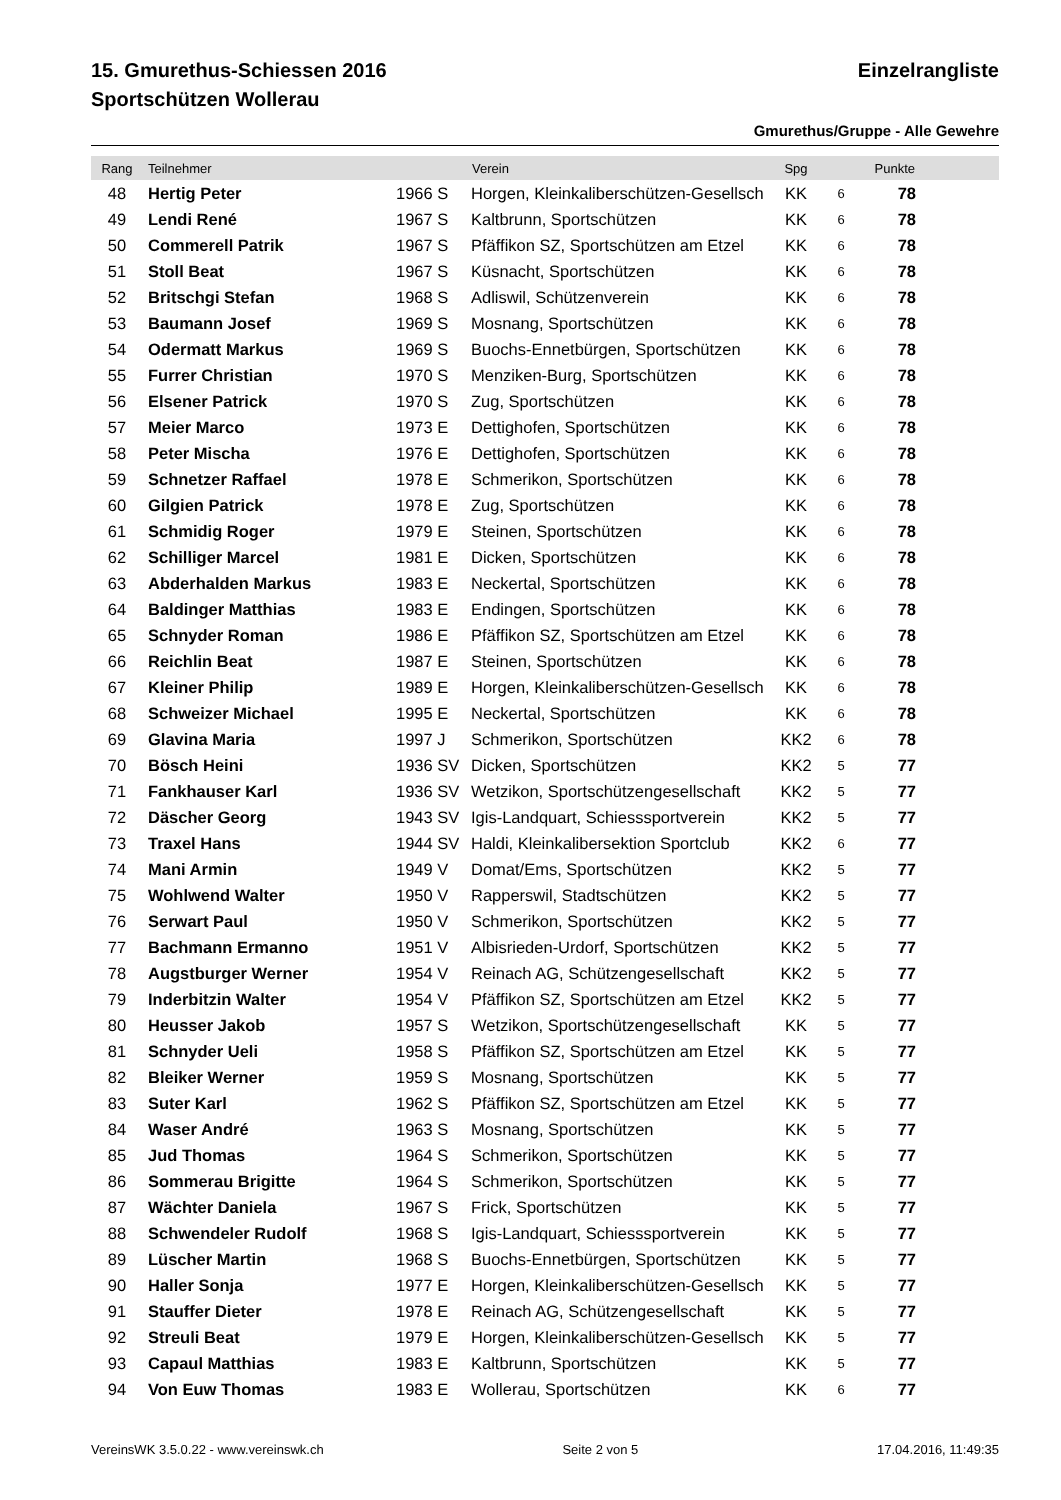15. Gmurethus-Schiessen 2016 Einzelrangliste
Sportschützen Wollerau
Gmurethus/Gruppe - Alle Gewehre
| Rang | Teilnehmer | | Verein | Spg | | Punkte | |
| --- | --- | --- | --- | --- | --- | --- | --- |
| 48 | Hertig Peter | 1966 S | Horgen, Kleinkaliberschützen-Gesellsch | KK | 6 | 78 | |
| 49 | Lendi René | 1967 S | Kaltbrunn, Sportschützen | KK | 6 | 78 | |
| 50 | Commerell Patrik | 1967 S | Pfäffikon SZ, Sportschützen am Etzel | KK | 6 | 78 | |
| 51 | Stoll Beat | 1967 S | Küsnacht, Sportschützen | KK | 6 | 78 | |
| 52 | Britschgi Stefan | 1968 S | Adliswil, Schützenverein | KK | 6 | 78 | |
| 53 | Baumann Josef | 1969 S | Mosnang, Sportschützen | KK | 6 | 78 | |
| 54 | Odermatt Markus | 1969 S | Buochs-Ennetbürgen, Sportschützen | KK | 6 | 78 | |
| 55 | Furrer Christian | 1970 S | Menziken-Burg, Sportschützen | KK | 6 | 78 | |
| 56 | Elsener Patrick | 1970 S | Zug, Sportschützen | KK | 6 | 78 | |
| 57 | Meier Marco | 1973 E | Dettighofen, Sportschützen | KK | 6 | 78 | |
| 58 | Peter Mischa | 1976 E | Dettighofen, Sportschützen | KK | 6 | 78 | |
| 59 | Schnetzer Raffael | 1978 E | Schmerikon, Sportschützen | KK | 6 | 78 | |
| 60 | Gilgien Patrick | 1978 E | Zug, Sportschützen | KK | 6 | 78 | |
| 61 | Schmidig Roger | 1979 E | Steinen, Sportschützen | KK | 6 | 78 | |
| 62 | Schilliger Marcel | 1981 E | Dicken, Sportschützen | KK | 6 | 78 | |
| 63 | Abderhalden Markus | 1983 E | Neckertal, Sportschützen | KK | 6 | 78 | |
| 64 | Baldinger Matthias | 1983 E | Endingen, Sportschützen | KK | 6 | 78 | |
| 65 | Schnyder Roman | 1986 E | Pfäffikon SZ, Sportschützen am Etzel | KK | 6 | 78 | |
| 66 | Reichlin Beat | 1987 E | Steinen, Sportschützen | KK | 6 | 78 | |
| 67 | Kleiner Philip | 1989 E | Horgen, Kleinkaliberschützen-Gesellsch | KK | 6 | 78 | |
| 68 | Schweizer Michael | 1995 E | Neckertal, Sportschützen | KK | 6 | 78 | |
| 69 | Glavina Maria | 1997 J | Schmerikon, Sportschützen | KK2 | 6 | 78 | |
| 70 | Bösch Heini | 1936 SV | Dicken, Sportschützen | KK2 | 5 | 77 | |
| 71 | Fankhauser Karl | 1936 SV | Wetzikon, Sportschützengesellschaft | KK2 | 5 | 77 | |
| 72 | Däscher Georg | 1943 SV | Igis-Landquart, Schiesssportverein | KK2 | 5 | 77 | |
| 73 | Traxel Hans | 1944 SV | Haldi, Kleinkalibersektion Sportclub | KK2 | 6 | 77 | |
| 74 | Mani Armin | 1949 V | Domat/Ems, Sportschützen | KK2 | 5 | 77 | |
| 75 | Wohlwend Walter | 1950 V | Rapperswil, Stadtschützen | KK2 | 5 | 77 | |
| 76 | Serwart Paul | 1950 V | Schmerikon, Sportschützen | KK2 | 5 | 77 | |
| 77 | Bachmann Ermanno | 1951 V | Albisrieden-Urdorf, Sportschützen | KK2 | 5 | 77 | |
| 78 | Augstburger Werner | 1954 V | Reinach AG, Schützengesellschaft | KK2 | 5 | 77 | |
| 79 | Inderbitzin Walter | 1954 V | Pfäffikon SZ, Sportschützen am Etzel | KK2 | 5 | 77 | |
| 80 | Heusser Jakob | 1957 S | Wetzikon, Sportschützengesellschaft | KK | 5 | 77 | |
| 81 | Schnyder Ueli | 1958 S | Pfäffikon SZ, Sportschützen am Etzel | KK | 5 | 77 | |
| 82 | Bleiker Werner | 1959 S | Mosnang, Sportschützen | KK | 5 | 77 | |
| 83 | Suter Karl | 1962 S | Pfäffikon SZ, Sportschützen am Etzel | KK | 5 | 77 | |
| 84 | Waser André | 1963 S | Mosnang, Sportschützen | KK | 5 | 77 | |
| 85 | Jud Thomas | 1964 S | Schmerikon, Sportschützen | KK | 5 | 77 | |
| 86 | Sommerau Brigitte | 1964 S | Schmerikon, Sportschützen | KK | 5 | 77 | |
| 87 | Wächter Daniela | 1967 S | Frick, Sportschützen | KK | 5 | 77 | |
| 88 | Schwendeler Rudolf | 1968 S | Igis-Landquart, Schiesssportverein | KK | 5 | 77 | |
| 89 | Lüscher Martin | 1968 S | Buochs-Ennetbürgen, Sportschützen | KK | 5 | 77 | |
| 90 | Haller Sonja | 1977 E | Horgen, Kleinkaliberschützen-Gesellsch | KK | 5 | 77 | |
| 91 | Stauffer Dieter | 1978 E | Reinach AG, Schützengesellschaft | KK | 5 | 77 | |
| 92 | Streuli Beat | 1979 E | Horgen, Kleinkaliberschützen-Gesellsch | KK | 5 | 77 | |
| 93 | Capaul Matthias | 1983 E | Kaltbrunn, Sportschützen | KK | 5 | 77 | |
| 94 | Von Euw Thomas | 1983 E | Wollerau, Sportschützen | KK | 6 | 77 | |
VereinsWK 3.5.0.22 - www.vereinswk.ch Seite 2 von 5 17.04.2016, 11:49:35